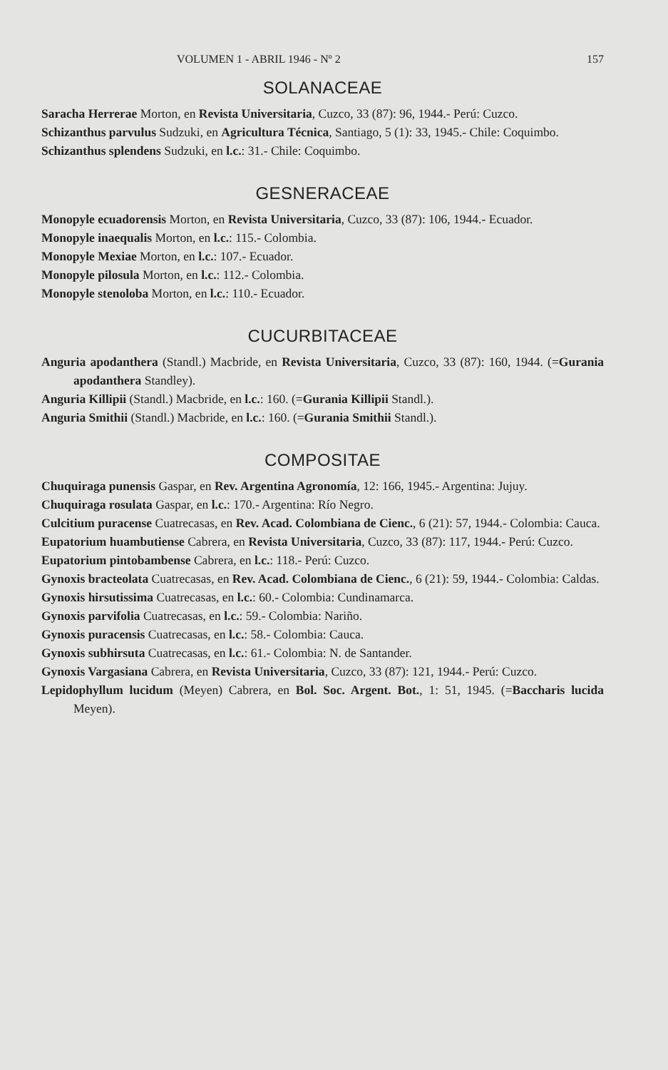VOLUMEN 1 - ABRIL 1946 - Nº 2 157
SOLANACEAE
Saracha Herrerae Morton, en Revista Universitaria, Cuzco, 33 (87): 96, 1944.- Perú: Cuzco.
Schizanthus parvulus Sudzuki, en Agricultura Técnica, Santiago, 5 (1): 33, 1945.- Chile: Coquimbo.
Schizanthus splendens Sudzuki, en l.c.: 31.- Chile: Coquimbo.
GESNERACEAE
Monopyle ecuadorensis Morton, en Revista Universitaria, Cuzco, 33 (87): 106, 1944.- Ecuador.
Monopyle inaequalis Morton, en l.c.: 115.- Colombia.
Monopyle Mexiae Morton, en l.c.: 107.- Ecuador.
Monopyle pilosula Morton, en l.c.: 112.- Colombia.
Monopyle stenoloba Morton, en l.c.: 110.- Ecuador.
CUCURBITACEAE
Anguria apodanthera (Standl.) Macbride, en Revista Universitaria, Cuzco, 33 (87): 160, 1944. (=Gurania apodanthera Standley).
Anguria Killipii (Standl.) Macbride, en l.c.: 160. (=Gurania Killipii Standl.).
Anguria Smithii (Standl.) Macbride, en l.c.: 160. (=Gurania Smithii Standl.).
COMPOSITAE
Chuquiraga punensis Gaspar, en Rev. Argentina Agronomía, 12: 166, 1945.- Argentina: Jujuy.
Chuquiraga rosulata Gaspar, en l.c.: 170.- Argentina: Río Negro.
Culcitium puracense Cuatrecasas, en Rev. Acad. Colombiana de Cienc., 6 (21): 57, 1944.- Colombia: Cauca.
Eupatorium huambutiense Cabrera, en Revista Universitaria, Cuzco, 33 (87): 117, 1944.- Perú: Cuzco.
Eupatorium pintobambense Cabrera, en l.c.: 118.- Perú: Cuzco.
Gynoxis bracteolata Cuatrecasas, en Rev. Acad. Colombiana de Cienc., 6 (21): 59, 1944.- Colombia: Caldas.
Gynoxis hirsutissima Cuatrecasas, en l.c.: 60.- Colombia: Cundinamarca.
Gynoxis parvifolia Cuatrecasas, en l.c.: 59.- Colombia: Nariño.
Gynoxis puracensis Cuatrecasas, en l.c.: 58.- Colombia: Cauca.
Gynoxis subhirsuta Cuatrecasas, en l.c.: 61.- Colombia: N. de Santander.
Gynoxis Vargasiana Cabrera, en Revista Universitaria, Cuzco, 33 (87): 121, 1944.- Perú: Cuzco.
Lepidophyllum lucidum (Meyen) Cabrera, en Bol. Soc. Argent. Bot., 1: 51, 1945. (=Baccharis lucida Meyen).